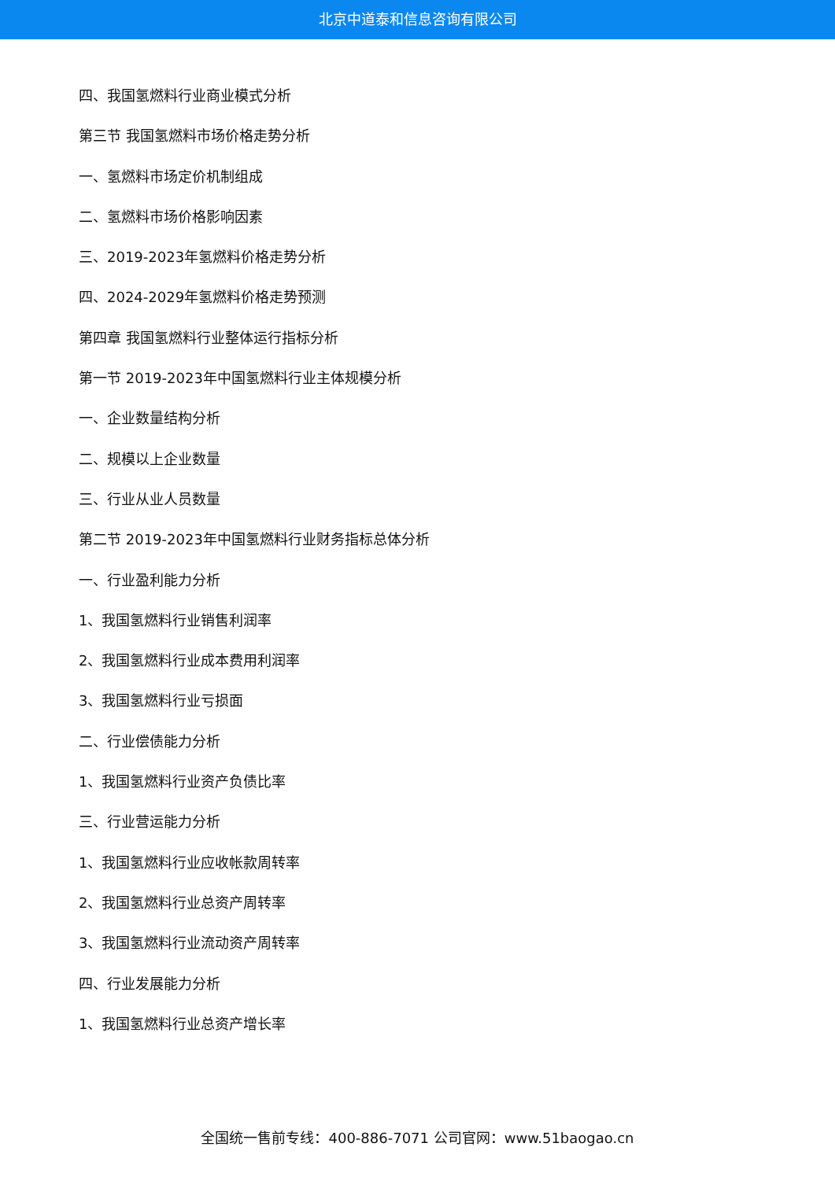北京中道泰和信息咨询有限公司
四、我国氢燃料行业商业模式分析
第三节 我国氢燃料市场价格走势分析
一、氢燃料市场定价机制组成
二、氢燃料市场价格影响因素
三、2019-2023年氢燃料价格走势分析
四、2024-2029年氢燃料价格走势预测
第四章 我国氢燃料行业整体运行指标分析
第一节 2019-2023年中国氢燃料行业主体规模分析
一、企业数量结构分析
二、规模以上企业数量
三、行业从业人员数量
第二节 2019-2023年中国氢燃料行业财务指标总体分析
一、行业盈利能力分析
1、我国氢燃料行业销售利润率
2、我国氢燃料行业成本费用利润率
3、我国氢燃料行业亏损面
二、行业偿债能力分析
1、我国氢燃料行业资产负债比率
三、行业营运能力分析
1、我国氢燃料行业应收帐款周转率
2、我国氢燃料行业总资产周转率
3、我国氢燃料行业流动资产周转率
四、行业发展能力分析
1、我国氢燃料行业总资产增长率
全国统一售前专线：400-886-7071 公司官网：www.51baogao.cn